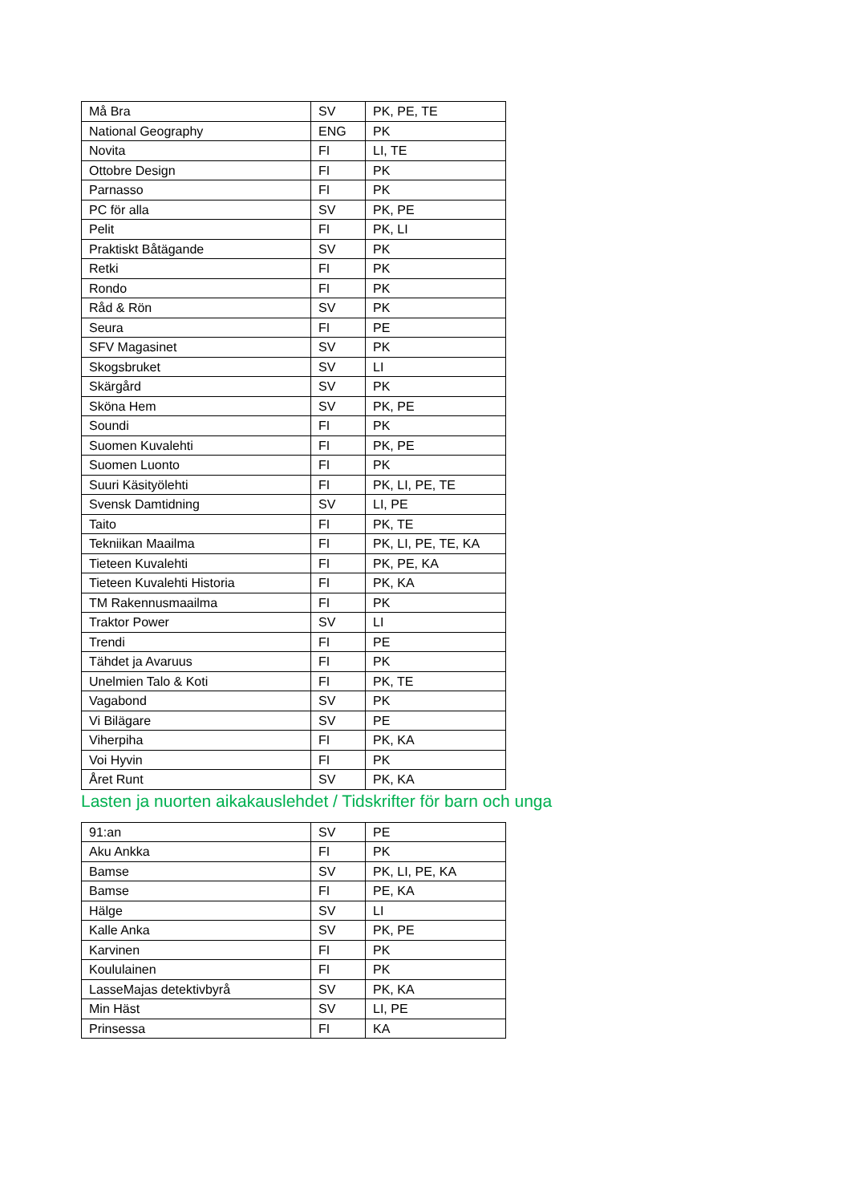| Må Bra | SV | PK, PE, TE |
| National Geography | ENG | PK |
| Novita | FI | LI, TE |
| Ottobre Design | FI | PK |
| Parnasso | FI | PK |
| PC för alla | SV | PK, PE |
| Pelit | FI | PK, LI |
| Praktiskt Båtägande | SV | PK |
| Retki | FI | PK |
| Rondo | FI | PK |
| Råd & Rön | SV | PK |
| Seura | FI | PE |
| SFV Magasinet | SV | PK |
| Skogsbruket | SV | LI |
| Skärgård | SV | PK |
| Sköna Hem | SV | PK, PE |
| Soundi | FI | PK |
| Suomen Kuvalehti | FI | PK, PE |
| Suomen Luonto | FI | PK |
| Suuri Käsityölehti | FI | PK, LI, PE, TE |
| Svensk Damtidning | SV | LI, PE |
| Taito | FI | PK, TE |
| Tekniikan Maailma | FI | PK, LI, PE, TE, KA |
| Tieteen Kuvalehti | FI | PK, PE, KA |
| Tieteen Kuvalehti Historia | FI | PK, KA |
| TM Rakennusmaailma | FI | PK |
| Traktor Power | SV | LI |
| Trendi | FI | PE |
| Tähdet ja Avaruus | FI | PK |
| Unelmien Talo & Koti | FI | PK, TE |
| Vagabond | SV | PK |
| Vi Bilägare | SV | PE |
| Viherpiha | FI | PK, KA |
| Voi Hyvin | FI | PK |
| Året Runt | SV | PK, KA |
Lasten ja nuorten aikakauslehdet / Tidskrifter för barn och unga
| 91:an | SV | PE |
| Aku Ankka | FI | PK |
| Bamse | SV | PK, LI, PE, KA |
| Bamse | FI | PE, KA |
| Hälge | SV | LI |
| Kalle Anka | SV | PK, PE |
| Karvinen | FI | PK |
| Koululainen | FI | PK |
| LasseMajas detektivbyrå | SV | PK, KA |
| Min Häst | SV | LI, PE |
| Prinsessa | FI | KA |